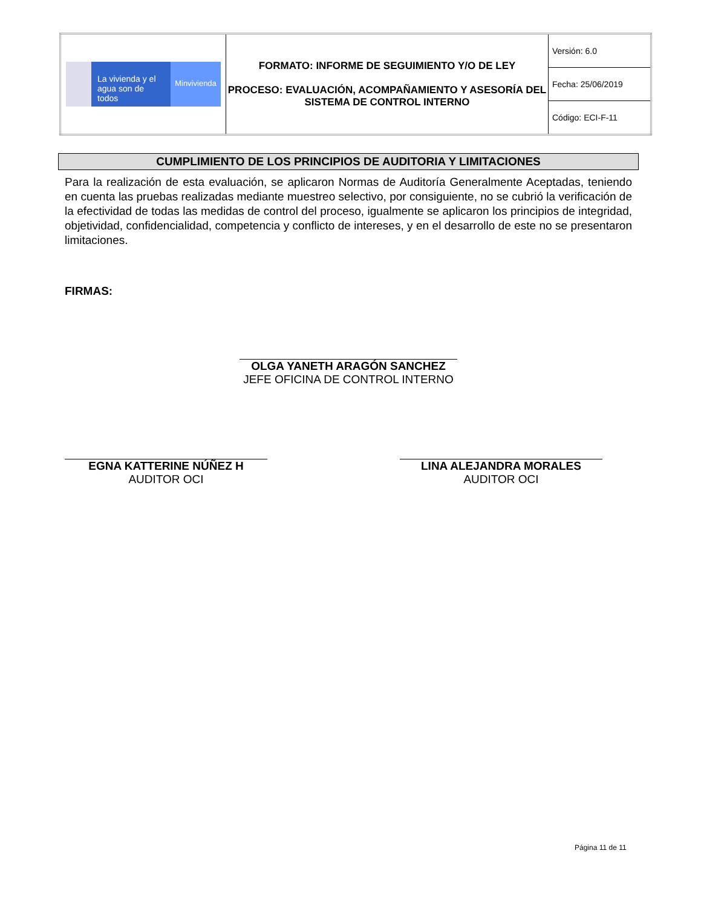| La vivienda y el agua son de todos Minvivienda | FORMATO: INFORME DE SEGUIMIENTO Y/O DE LEY PROCESO: EVALUACIÓN, ACOMPAÑAMIENTO Y ASESORÍA DEL SISTEMA DE CONTROL INTERNO | Versión: 6.0 |
| | | Fecha: 25/06/2019 |
| | | Código: ECI-F-11 |
CUMPLIMIENTO DE LOS PRINCIPIOS DE AUDITORIA Y LIMITACIONES
Para la realización de esta evaluación, se aplicaron Normas de Auditoría Generalmente Aceptadas, teniendo en cuenta las pruebas realizadas mediante muestreo selectivo, por consiguiente, no se cubrió la verificación de la efectividad de todas las medidas de control del proceso, igualmente se aplicaron los principios de integridad, objetividad, confidencialidad, competencia y conflicto de intereses, y en el desarrollo de este no se presentaron limitaciones.
FIRMAS:
OLGA YANETH ARAGÓN SANCHEZ
JEFE OFICINA DE CONTROL INTERNO
EGNA KATTERINE NÚÑEZ H
AUDITOR OCI
LINA ALEJANDRA MORALES
AUDITOR OCI
Página 11 de 11